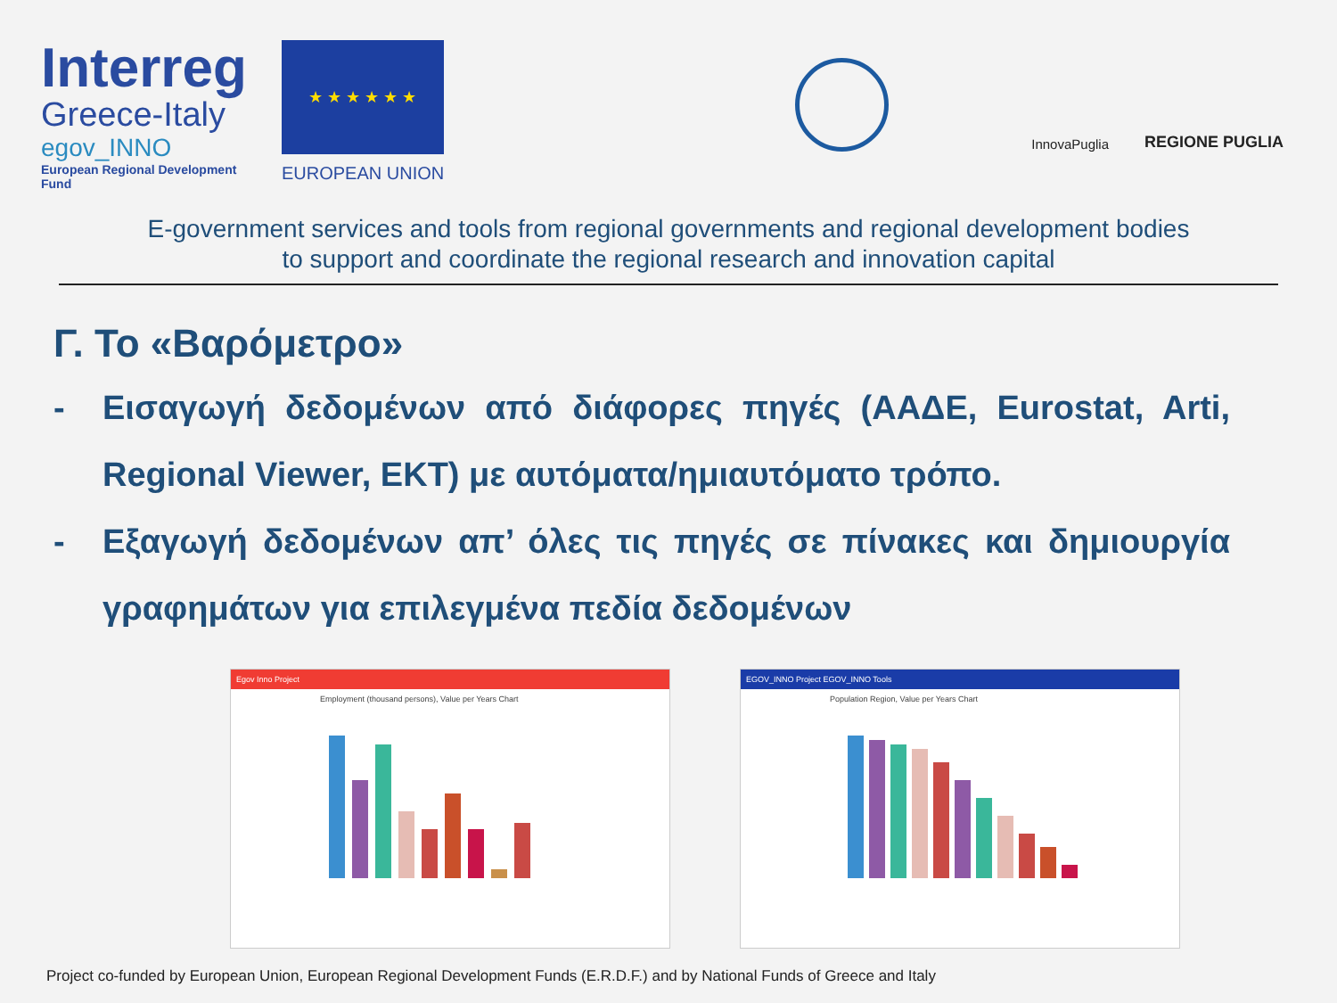Interreg
Greece-Italy
egov_INNO
European Regional Development Fund
★ ★ ★ ★ ★ ★
EUROPEAN UNION
InnovaPuglia
REGIONE PUGLIA
E-government services and tools from regional governments and regional development bodies
to support and coordinate the regional research and innovation capital
Γ. Το «Βαρόμετρο»
- Εισαγωγή δεδομένων από διάφορες πηγές (ΑΑΔΕ, Eurostat, Arti, Regional Viewer, ΕΚΤ) με αυτόματα/ημιαυτόματο τρόπο.
- Εξαγωγή δεδομένων απ’ όλες τις πηγές σε πίνακες και δημιουργία γραφημάτων για επιλεγμένα πεδία δεδομένων
Egov Inno Project
Employment (thousand persons), Value per Years Chart
EGOV_INNO Project EGOV_INNO Tools
Population Region, Value per Years Chart
Project co-funded by European Union, European Regional Development Funds (E.R.D.F.) and by National Funds of Greece and Italy